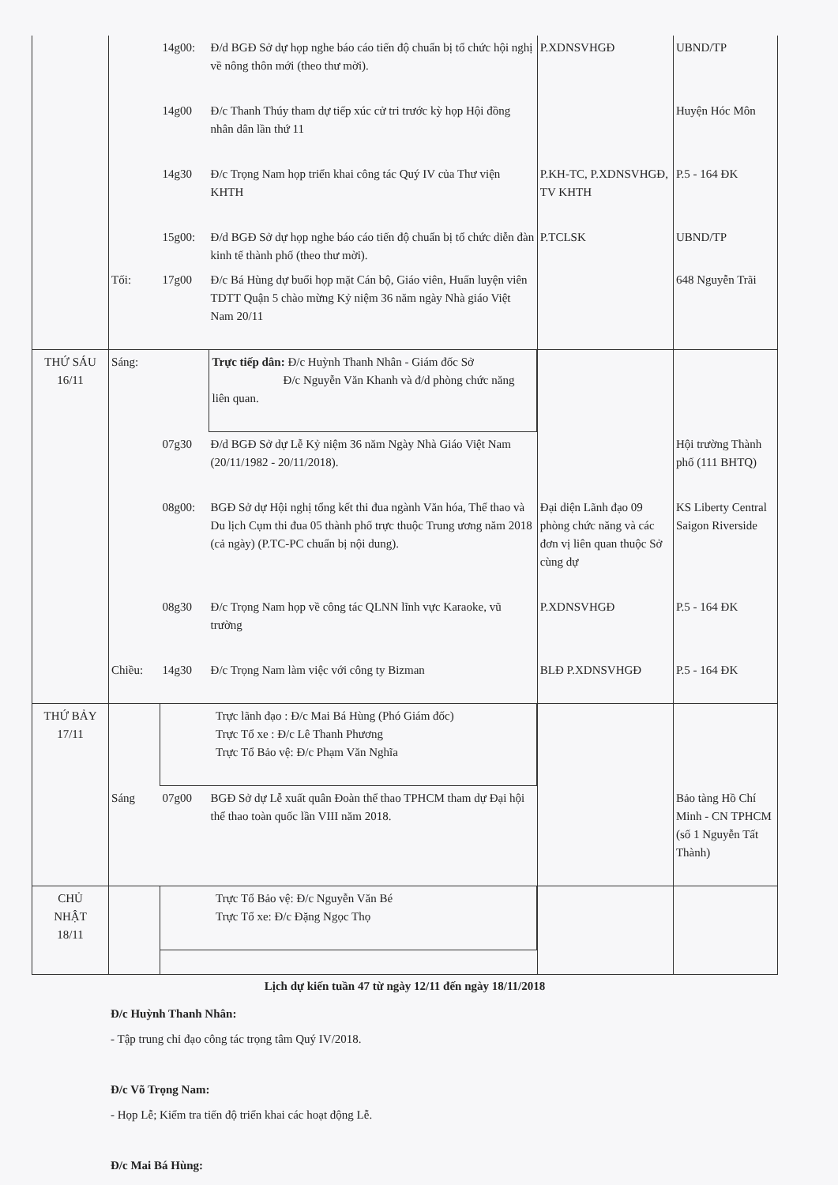| | | 14g00: | Đ/d BGĐ Sở dự họp nghe báo cáo tiến độ chuẩn bị tổ chức hội nghị về nông thôn mới (theo thư mời). | P.XDNSVHGĐ | UBND/TP |
| | | 14g00 | Đ/c Thanh Thúy tham dự tiếp xúc cử tri trước kỳ họp Hội đồng nhân dân lần thứ 11 | | Huyện Hóc Môn |
| | | 14g30 | Đ/c Trọng Nam họp triển khai công tác Quý IV của Thư viện KHTH | P.KH-TC, P.XDNSVHGĐ, TV KHTH | P.5 - 164 ĐK |
| | | 15g00: | Đ/d BGĐ Sở dự họp nghe báo cáo tiến độ chuẩn bị tổ chức diễn đàn kinh tế thành phố (theo thư mời). | P.TCLSK | UBND/TP |
| | Tối: | 17g00 | Đ/c Bá Hùng dự buổi họp mặt Cán bộ, Giáo viên, Huấn luyện viên TDTT Quận 5 chào mừng Kỷ niệm 36 năm ngày Nhà giáo Việt Nam 20/11 | | 648 Nguyễn Trãi |
| THỨ SÁU 16/11 | Sáng: | | Trực tiếp dân: Đ/c Huỳnh Thanh Nhân - Giám đốc Sở Đ/c Nguyễn Văn Khanh và đ/d phòng chức năng liên quan. | | |
| | | 07g30 | Đ/d BGĐ Sở dự Lễ Kỷ niệm 36 năm Ngày Nhà Giáo Việt Nam (20/11/1982 - 20/11/2018). | | Hội trường Thành phố (111 BHTQ) |
| | | 08g00: | BGĐ Sở dự Hội nghị tổng kết thi đua ngành Văn hóa, Thể thao và Du lịch Cụm thi đua 05 thành phố trực thuộc Trung ương năm 2018 (cả ngày) (P.TC-PC chuẩn bị nội dung). | Đại diện Lãnh đạo 09 phòng chức năng và các đơn vị liên quan thuộc Sở cùng dự | KS Liberty Central Saigon Riverside |
| | | 08g30 | Đ/c Trọng Nam họp về công tác QLNN lĩnh vực Karaoke, vũ trường | P.XDNSVHGĐ | P.5 - 164 ĐK |
| | Chiều: | 14g30 | Đ/c Trọng Nam làm việc với công ty Bizman | BLĐ P.XDNSVHGĐ | P.5 - 164 ĐK |
| THỨ BẢY 17/11 | | Trực lãnh đạo : Đ/c Mai Bá Hùng (Phó Giám đốc) Trực Tổ xe : Đ/c Lê Thanh Phương Trực Tổ Bảo vệ: Đ/c Phạm Văn Nghĩa | | | |
| | Sáng | 07g00 | BGĐ Sở dự Lễ xuất quân Đoàn thể thao TPHCM tham dự Đại hội thể thao toàn quốc lần VIII năm 2018. | | Bảo tàng Hồ Chí Minh - CN TPHCM (số 1 Nguyễn Tất Thành) |
| CHỦ NHẬT 18/11 | | Trực Tổ Bảo vệ: Đ/c Nguyễn Văn Bé Trực Tổ xe: Đ/c Đặng Ngọc Thọ | | | |
Lịch dự kiến tuần 47 từ ngày 12/11 đến ngày 18/11/2018
Đ/c Huỳnh Thanh Nhân:
- Tập trung chỉ đạo công tác trọng tâm Quý IV/2018.
Đ/c Võ Trọng Nam:
- Họp Lễ; Kiểm tra tiến độ triển khai các hoạt động Lễ.
Đ/c Mai Bá Hùng: